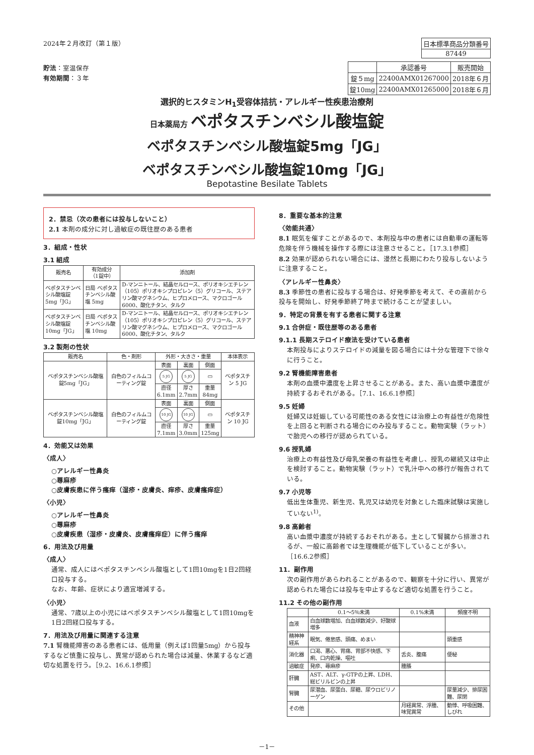2024年２月改訂（第１版）
貯法：室温保存
有効期間：３年
| 日本標準商品分類番号 |
| 87449 |
| | 承認番号 | 販売開始 |
| 錠５mg | 22400AMX01267000 | 2018年６月 |
| 錠10mg | 22400AMX01265000 | 2018年６月 |
選択的ヒスタミンH<sub>1</sub>受容体拮抗・アレルギー性疾患治療剤
日本薬局方 ベポタスチンベシル酸塩錠
ベポタスチンベシル酸塩錠5mg「JG」
ベポタスチンベシル酸塩錠10mg「JG」
Bepotastine Besilate Tablets
2．禁忌（次の患者には投与しないこと）
2.1 本剤の成分に対し過敏症の既往歴のある患者
3．組成・性状
3.1 組成
| 販売名 | 有効成分 （1錠中） | 添加剤 |
| --- | --- | --- |
| ベポタスチンベシル酸塩錠5mg「JG」 | 日局 ベポタスチンベシル酸塩 5mg | D-マンニトール、結晶セルロース、ポリオキシエチレン（105）ポリオキシプロピレン（5）グリコール、ステアリン酸マグネシウム、ヒプロメロース、マクロゴール6000、酸化チタン、タルク |
| ベポタスチンベシル酸塩錠10mg「JG」 | 日局 ベポタスチンベシル酸塩 10mg | D-マンニトール、結晶セルロース、ポリオキシエチレン（105）ポリオキシプロピレン（5）グリコール、ステアリン酸マグネシウム、ヒプロメロース、マクロゴール6000、酸化チタン、タルク |
3.2 製剤の性状
| 販売名 | 色・剤形 | 外形・大きさ・重量 | | | 本体表示 |
| --- | --- | --- | --- | --- | --- |
| ベポタスチンベシル酸塩錠5mg「JG」 | 白色のフィルムコーティング錠 | 表面 | 裏面 | 側面 | ベポタスチン 5 JG |
| | | 5 JG | 5 JG | ▭ | |
| | | 直径 6.1mm | 厚さ 2.7mm | 重量 84mg | |
| ベポタスチンベシル酸塩錠10mg「JG」 | 白色のフィルムコーティング錠 | 表面 | 裏面 | 側面 | ベポタスチン 10 JG |
| | | 10 JG | 10 JG | ▭ | |
| | | 直径 7.1mm | 厚さ 3.0mm | 重量 125mg | |
4．効能又は効果
〈成人〉
○アレルギー性鼻炎
○蕁麻疹
○皮膚疾患に伴う瘙痒（湿疹・皮膚炎、痒疹、皮膚瘙痒症）
〈小児〉
○アレルギー性鼻炎
○蕁麻疹
○皮膚疾患（湿疹・皮膚炎、皮膚瘙痒症）に伴う瘙痒
6．用法及び用量
〈成人〉
通常、成人にはベポタスチンベシル酸塩として1回10mgを1日2回経口投与する。
なお、年齢、症状により適宜増減する。
〈小児〉
通常、7歳以上の小児にはベポタスチンベシル酸塩として1回10mgを1日2回経口投与する。
7．用法及び用量に関連する注意
7.1 腎機能障害のある患者には、低用量（例えば1回量5mg）から投与するなど慎重に投与し、異常が認められた場合は減量、休薬するなど適切な処置を行う。［9.2、16.6.1参照］
8．重要な基本的注意
〈効能共通〉
8.1 眠気を催すことがあるので、本剤投与中の患者には自動車の運転等危険を伴う機械を操作する際には注意させること。［17.3.1参照］
8.2 効果が認められない場合には、漫然と長期にわたり投与しないように注意すること。
〈アレルギー性鼻炎〉
8.3 季節性の患者に投与する場合は、好発季節を考えて、その直前から投与を開始し、好発季節終了時まで続けることが望ましい。
9．特定の背景を有する患者に関する注意
9.1 合併症・既往歴等のある患者
9.1.1 長期ステロイド療法を受けている患者
本剤投与によりステロイドの減量を図る場合には十分な管理下で徐々に行うこと。
9.2 腎機能障害患者
本剤の血漿中濃度を上昇させることがある。また、高い血漿中濃度が持続するおそれがある。［7.1、16.6.1参照］
9.5 妊婦
妊婦又は妊娠している可能性のある女性には治療上の有益性が危険性を上回ると判断される場合にのみ投与すること。動物実験（ラット）で胎児への移行が認められている。
9.6 授乳婦
治療上の有益性及び母乳栄養の有益性を考慮し、授乳の継続又は中止を検討すること。動物実験（ラット）で乳汁中への移行が報告されている。
9.7 小児等
低出生体重児、新生児、乳児又は幼児を対象とした臨床試験は実施していない<sup>1)</sup>。
9.8 高齢者
高い血漿中濃度が持続するおそれがある。主として腎臓から排泄されるが、一般に高齢者では生理機能が低下していることが多い。［16.6.2参照］
11．副作用
次の副作用があらわれることがあるので、観察を十分に行い、異常が認められた場合には投与を中止するなど適切な処置を行うこと。
11.2 その他の副作用
| | 0.1～5％未満 | 0.1%未満 | 頻度不明 |
| --- | --- | --- | --- |
| 血液 | 白血球数増加、白血球数減少、好酸球増多 | | |
| 精神神経系 | 眠気、倦怠感、頭痛、めまい | | 頭重感 |
| 消化器 | 口渇、悪心、胃痛、胃部不快感、下痢、口内乾燥、嘔吐 | 舌炎、腹痛 | 便秘 |
| 過敏症 | 発疹、蕁麻疹 | 腫脹 | |
| 肝臓 | AST、ALT、γ-GTPの上昇、LDH、総ビリルビンの上昇 | | |
| 腎臓 | 尿潜血、尿蛋白、尿糖、尿ウロビリノーゲン | | 尿量減少、排尿困難、尿閉 |
| その他 | | 月経異常、浮腫、味覚異常 | 動悸、呼吸困難、しびれ |
－1－